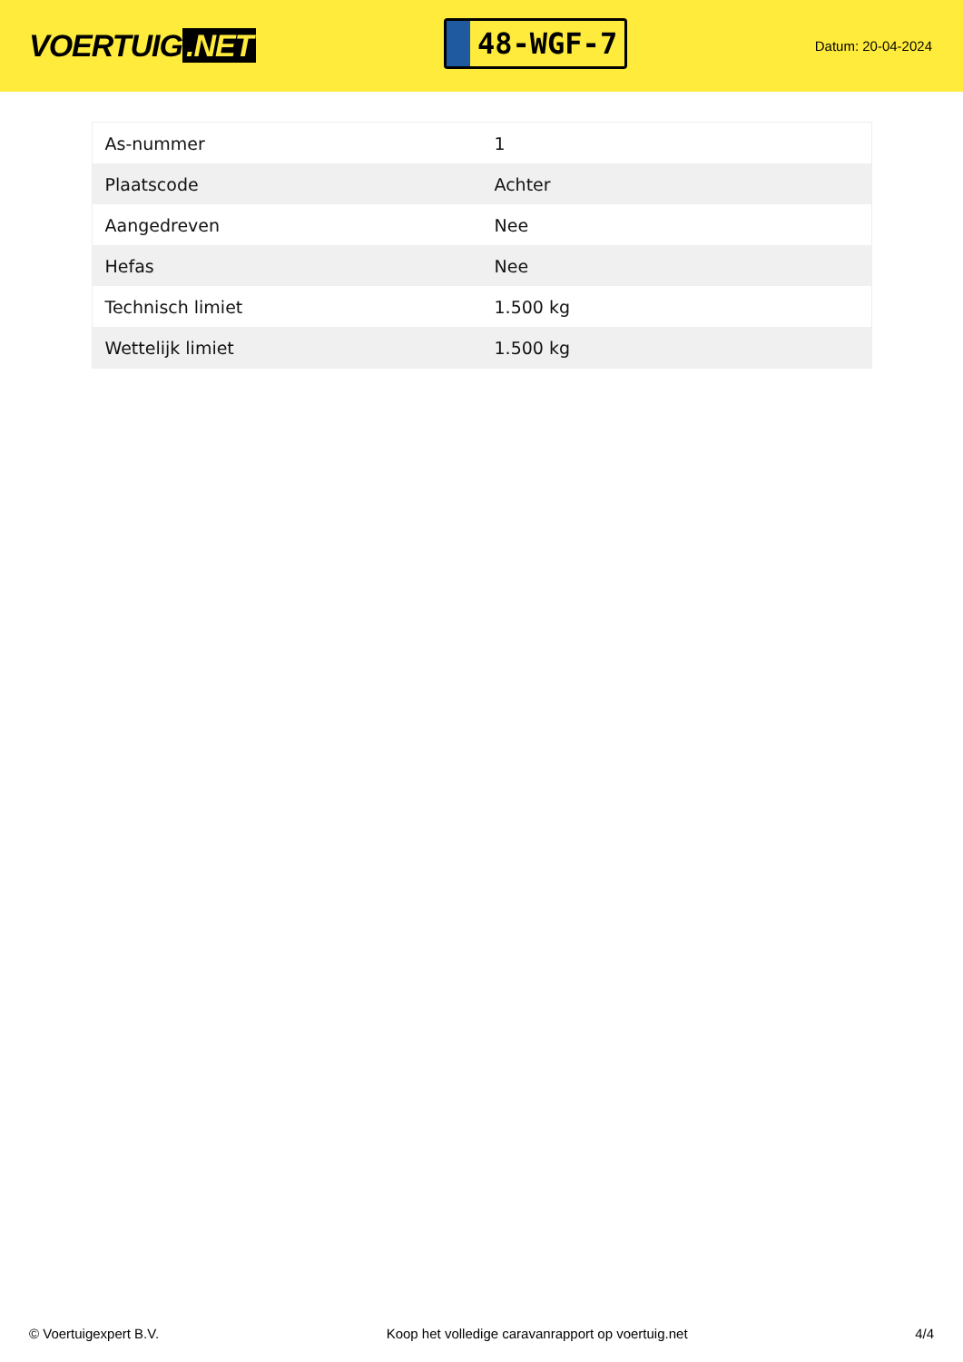VOERTUIG.NET
48-WGF-7
Datum: 20-04-2024
| As-nummer | 1 |
| Plaatscode | Achter |
| Aangedreven | Nee |
| Hefas | Nee |
| Technisch limiet | 1.500 kg |
| Wettelijk limiet | 1.500 kg |
© Voertuigexpert B.V. Koop het volledige caravanrapport op voertuig.net 4/4